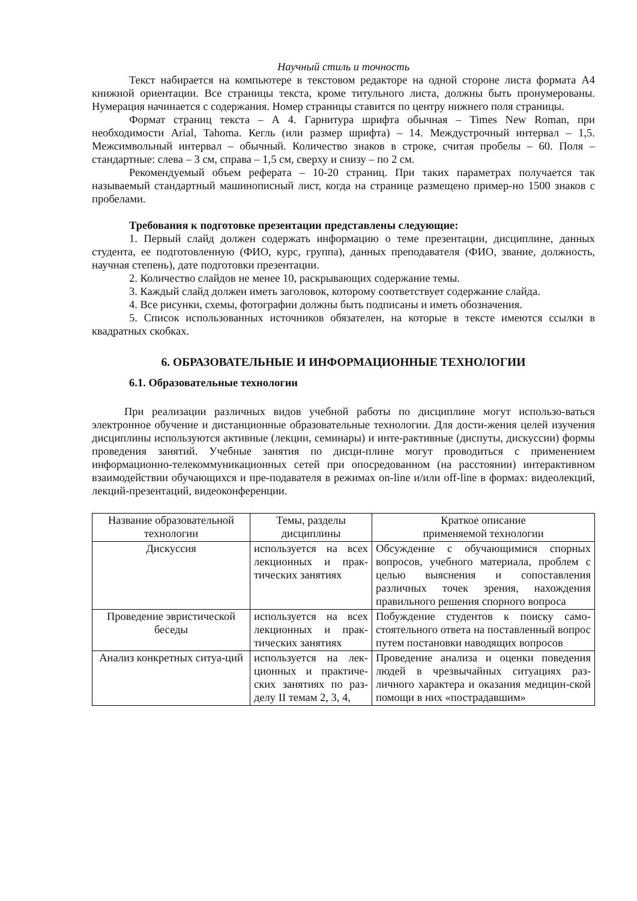Научный стиль и точность
Текст набирается на компьютере в текстовом редакторе на одной стороне листа формата А4 книжной ориентации. Все страницы текста, кроме титульного листа, должны быть пронумерованы. Нумерация начинается с содержания. Номер страницы ставится по центру нижнего поля страницы.
Формат страниц текста – А 4. Гарнитура шрифта обычная – Times New Roman, при необходимости Arial, Tahoma. Кегль (или размер шрифта) – 14. Междустрочный интервал – 1,5. Межсимвольный интервал – обычный. Количество знаков в строке, считая пробелы – 60. Поля – стандартные: слева – 3 см, справа – 1,5 см, сверху и снизу – по 2 см.
Рекомендуемый объем реферата – 10-20 страниц. При таких параметрах получается так называемый стандартный машинописный лист, когда на странице размещено пример-но 1500 знаков с пробелами.
Требования к подготовке презентации представлены следующие:
1. Первый слайд должен содержать информацию о теме презентации, дисциплине, данных студента, ее подготовленную (ФИО, курс, группа), данных преподавателя (ФИО, звание, должность, научная степень), дате подготовки презентации.
2. Количество слайдов не менее 10, раскрывающих содержание темы.
3. Каждый слайд должен иметь заголовок, которому соответствует содержание слайда.
4. Все рисунки, схемы, фотографии должны быть подписаны и иметь обозначения.
5. Список использованных источников обязателен, на которые в тексте имеются ссылки в квадратных скобках.
6. ОБРАЗОВАТЕЛЬНЫЕ И ИНФОРМАЦИОННЫЕ ТЕХНОЛОГИИ
6.1. Образовательные технологии
При реализации различных видов учебной работы по дисциплине могут использо-ваться электронное обучение и дистанционные образовательные технологии. Для дости-жения целей изучения дисциплины используются активные (лекции, семинары) и инте-рактивные (диспуты, дискуссии) формы проведения занятий. Учебные занятия по дисци-плине могут проводиться с применением информационно-телекоммуникационных сетей при опосредованном (на расстоянии) интерактивном взаимодействии обучающихся и пре-подавателя в режимах on-line и/или off-line в формах: видеолекций, лекций-презентаций, видеоконференции.
| Название образовательной технологии | Темы, разделы дисциплины | Краткое описание применяемой технологии |
| Дискуссия | используется на всех лекционных и прак-тических занятиях | Обсуждение с обучающимися спорных вопросов, учебного материала, проблем с целью выяснения и сопоставления различных точек зрения, нахождения правильного решения спорного вопроса |
| Проведение эвристической беседы | используется на всех лекционных и прак-тических занятиях | Побуждение студентов к поиску само-стоятельного ответа на поставленный вопрос путем постановки наводящих вопросов |
| Анализ конкретных ситуа-ций | используется на лек-ционных и практиче-ских занятиях по раз-делу II темам 2, 3, 4, | Проведение анализа и оценки поведения людей в чрезвычайных ситуациях раз-личного характера и оказания медицин-ской помощи в них «пострадавшим» |